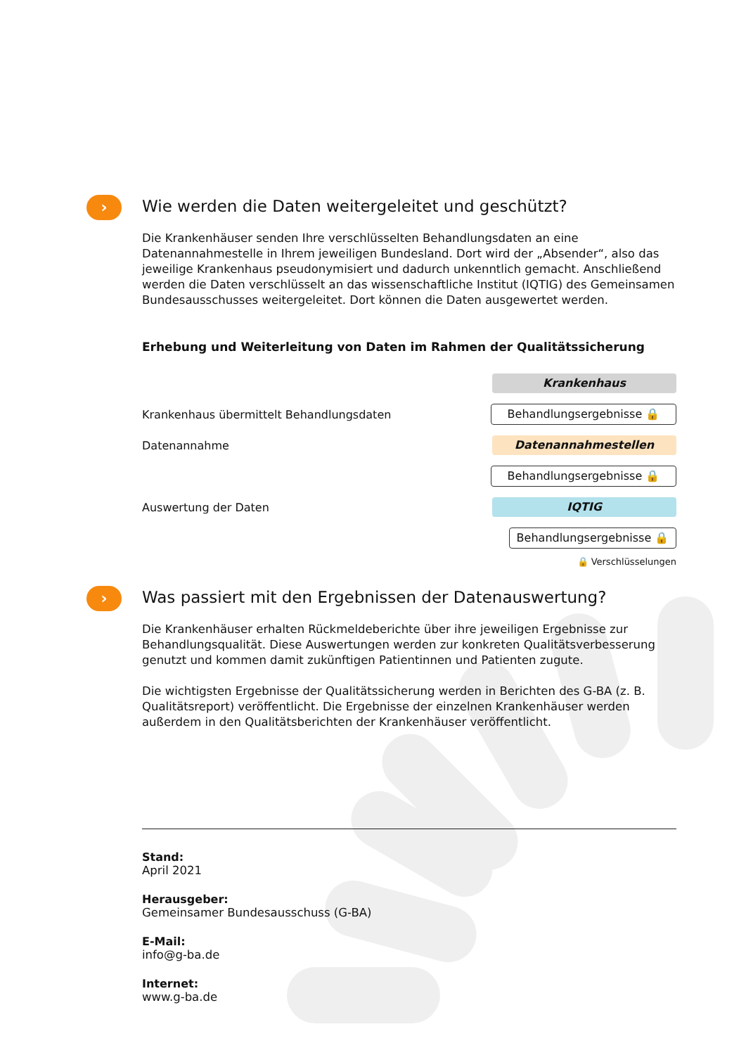› Wie werden die Daten weitergeleitet und geschützt?
Die Krankenhäuser senden Ihre verschlüsselten Behandlungsdaten an eine Datenannahmestelle in Ihrem jeweiligen Bundesland. Dort wird der „Absender“, also das jeweilige Krankenhaus pseudonymisiert und dadurch unkenntlich gemacht. Anschließend werden die Daten verschlüsselt an das wissenschaftliche Institut (IQTIG) des Gemeinsamen Bundesausschusses weitergeleitet. Dort können die Daten ausgewertet werden.
Erhebung und Weiterleitung von Daten im Rahmen der Qualitätssicherung
Krankenhaus
Krankenhaus übermittelt Behandlungsdaten
Behandlungsergebnisse 🔒
Datenannahme
Datenannahmestellen
Behandlungsergebnisse 🔒
Auswertung der Daten
IQTIG
Behandlungsergebnisse 🔒
🔒 Verschlüsselungen
› Was passiert mit den Ergebnissen der Datenauswertung?
Die Krankenhäuser erhalten Rückmeldeberichte über ihre jeweiligen Ergebnisse zur Behandlungsqualität. Diese Auswertungen werden zur konkreten Qualitätsverbesserung genutzt und kommen damit zukünftigen Patientinnen und Patienten zugute.
Die wichtigsten Ergebnisse der Qualitätssicherung werden in Berichten des G-BA (z. B. Qualitätsreport) veröffentlicht. Die Ergebnisse der einzelnen Krankenhäuser werden außerdem in den Qualitätsberichten der Krankenhäuser veröffentlicht.
Stand:
April 2021
Herausgeber:
Gemeinsamer Bundesausschuss (G-BA)
E-Mail:
info@g-ba.de
Internet:
www.g-ba.de